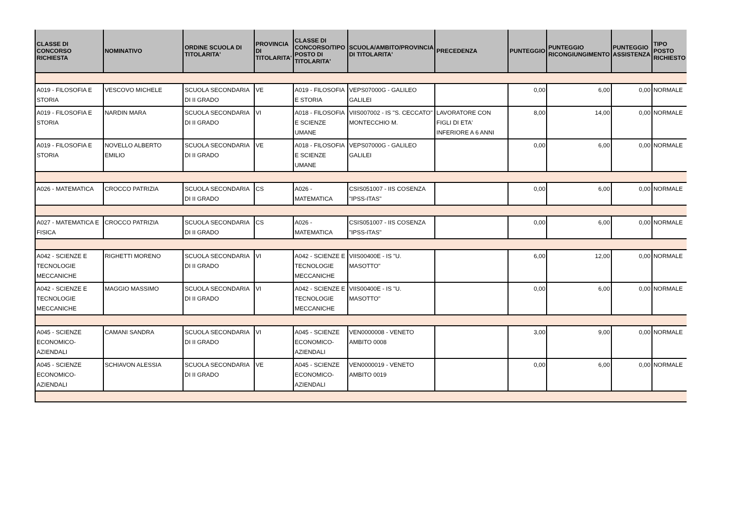| CLASSE DI CONCORSO RICHIESTA | NOMINATIVO | ORDINE SCUOLA DI TITOLARITA' | PROVINCIA DI TITOLARITA' | CLASSE DI CONCORSO/TIPO POSTO DI TITOLARITA' | SCUOLA/AMBITO/PROVINCIA DI TITOLARITA' | PRECEDENZA | PUNTEGGIO | PUNTEGGIO RICONGIUNGIMENTO | PUNTEGGIO ASSISTENZA | TIPO POSTO RICHIESTO |
| --- | --- | --- | --- | --- | --- | --- | --- | --- | --- | --- |
| A019 - FILOSOFIA E STORIA | VESCOVO MICHELE | SCUOLA SECONDARIA DI II GRADO | VE | A019 - FILOSOFIA E STORIA | VEPS07000G - GALILEO GALILEI | | 0,00 | 6,00 | 0,00 | NORMALE |
| A019 - FILOSOFIA E STORIA | NARDIN MARA | SCUOLA SECONDARIA DI II GRADO | VI | A018 - FILOSOFIA E SCIENZE UMANE | VIIS007002 - IS "S. CECCATO" MONTECCHIO M. | LAVORATORE CON FIGLI DI ETA' INFERIORE A 6 ANNI | 8,00 | 14,00 | 0,00 | NORMALE |
| A019 - FILOSOFIA E STORIA | NOVELLO ALBERTO EMILIO | SCUOLA SECONDARIA DI II GRADO | VE | A018 - FILOSOFIA E SCIENZE UMANE | VEPS07000G - GALILEO GALILEI | | 0,00 | 6,00 | 0,00 | NORMALE |
| A026 - MATEMATICA | CROCCO PATRIZIA | SCUOLA SECONDARIA DI II GRADO | CS | A026 - MATEMATICA | CSIS051007 - IIS COSENZA "IPSS-ITAS" | | 0,00 | 6,00 | 0,00 | NORMALE |
| A027 - MATEMATICA E FISICA | CROCCO PATRIZIA | SCUOLA SECONDARIA DI II GRADO | CS | A026 - MATEMATICA | CSIS051007 - IIS COSENZA "IPSS-ITAS" | | 0,00 | 6,00 | 0,00 | NORMALE |
| A042 - SCIENZE E TECNOLOGIE MECCANICHE | RIGHETTI MORENO | SCUOLA SECONDARIA DI II GRADO | VI | A042 - SCIENZE E TECNOLOGIE MECCANICHE | VIIS00400E - IS "U. MASOTTO" | | 6,00 | 12,00 | 0,00 | NORMALE |
| A042 - SCIENZE E TECNOLOGIE MECCANICHE | MAGGIO MASSIMO | SCUOLA SECONDARIA DI II GRADO | VI | A042 - SCIENZE E TECNOLOGIE MECCANICHE | VIIS00400E - IS "U. MASOTTO" | | 0,00 | 6,00 | 0,00 | NORMALE |
| A045 - SCIENZE ECONOMICO-AZIENDALI | CAMANI SANDRA | SCUOLA SECONDARIA DI II GRADO | VI | A045 - SCIENZE ECONOMICO-AZIENDALI | VEN0000008 - VENETO AMBITO 0008 | | 3,00 | 9,00 | 0,00 | NORMALE |
| A045 - SCIENZE ECONOMICO-AZIENDALI | SCHIAVON ALESSIA | SCUOLA SECONDARIA DI II GRADO | VE | A045 - SCIENZE ECONOMICO-AZIENDALI | VEN0000019 - VENETO AMBITO 0019 | | 0,00 | 6,00 | 0,00 | NORMALE |